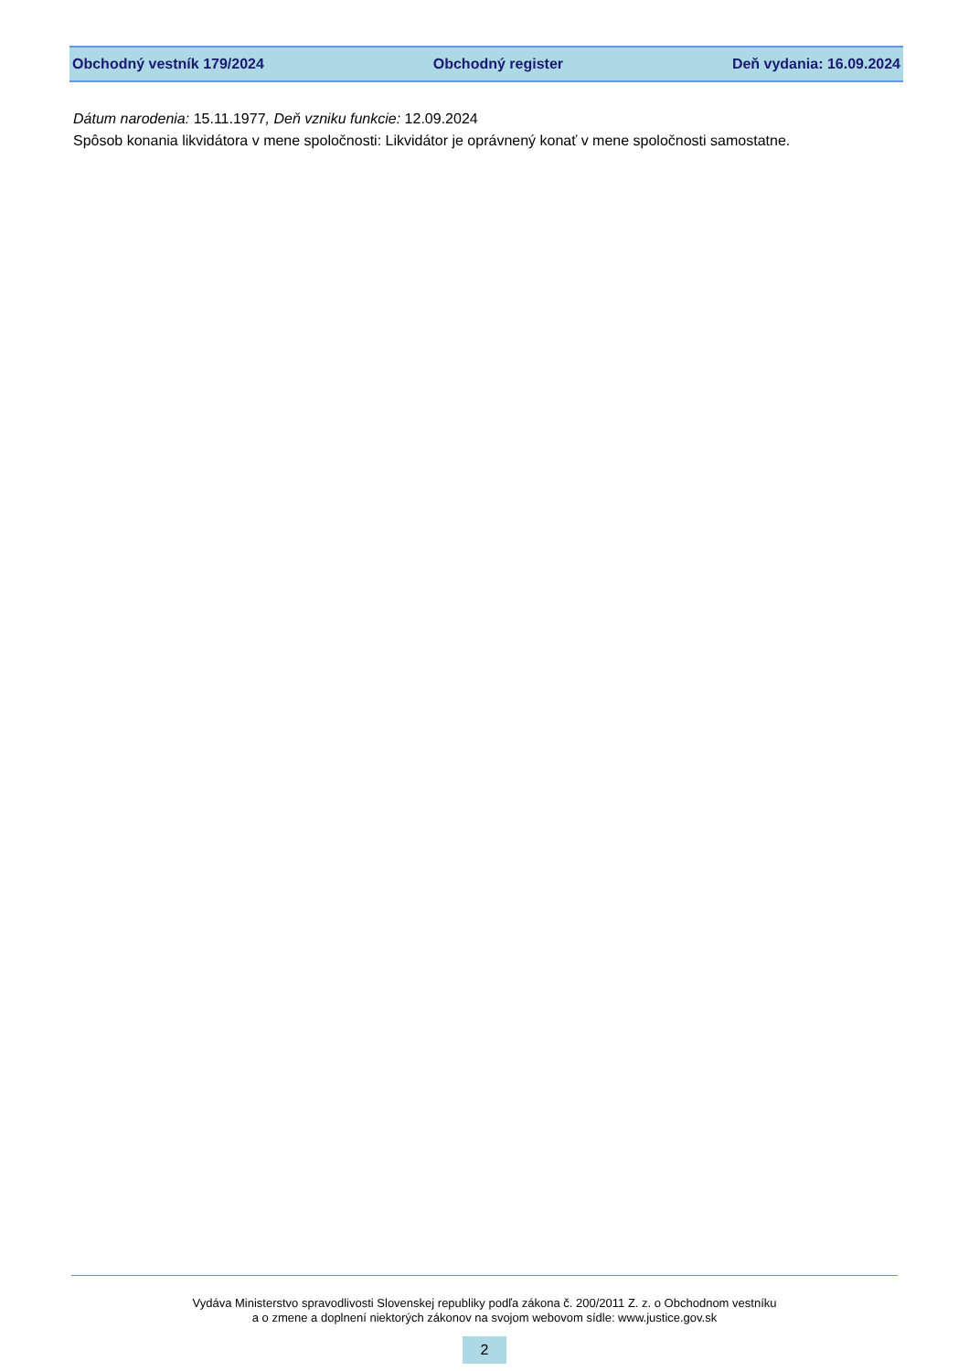Obchodný vestník 179/2024 Obchodný register Deň vydania: 16.09.2024
Dátum narodenia: 15.11.1977, Deň vzniku funkcie: 12.09.2024
Spôsob konania likvidátora v mene spoločnosti: Likvidátor je oprávnený konať v mene spoločnosti samostatne.
Vydáva Ministerstvo spravodlivosti Slovenskej republiky podľa zákona č. 200/2011 Z. z. o Obchodnom vestníku
a o zmene a doplnení niektorých zákonov na svojom webovom sídle: www.justice.gov.sk
2